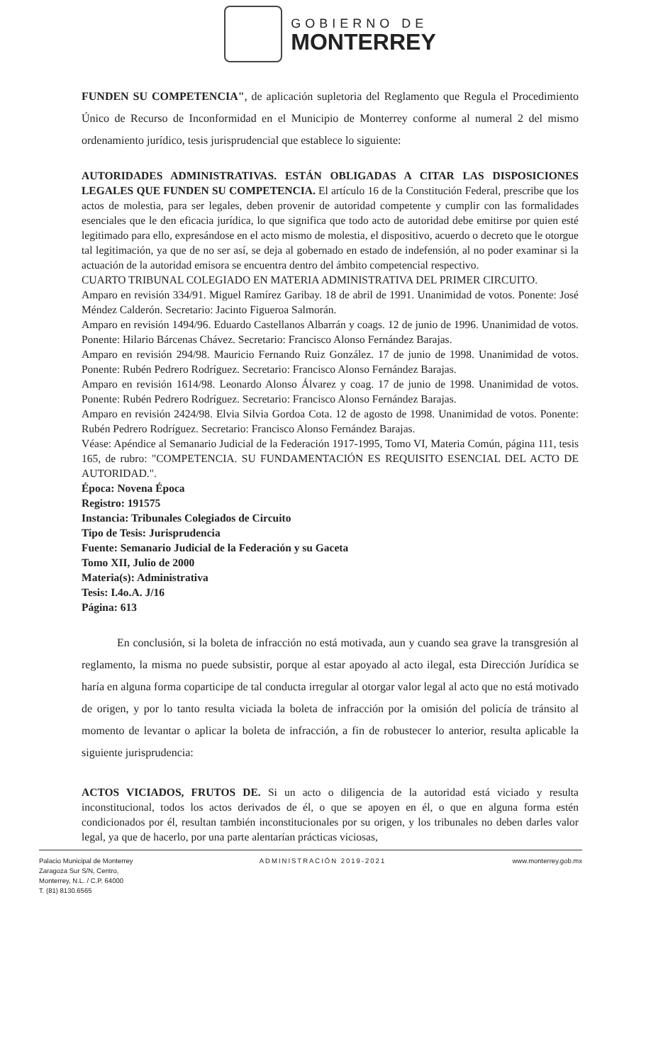GOBIERNO DE
MONTERREY
FUNDEN SU COMPETENCIA", de aplicación supletoria del Reglamento que Regula el Procedimiento Único de Recurso de Inconformidad en el Municipio de Monterrey conforme al numeral 2 del mismo ordenamiento jurídico, tesis jurisprudencial que establece lo siguiente:
AUTORIDADES ADMINISTRATIVAS. ESTÁN OBLIGADAS A CITAR LAS DISPOSICIONES LEGALES QUE FUNDEN SU COMPETENCIA. El artículo 16 de la Constitución Federal, prescribe que los actos de molestia, para ser legales, deben provenir de autoridad competente y cumplir con las formalidades esenciales que le den eficacia jurídica, lo que significa que todo acto de autoridad debe emitirse por quien esté legitimado para ello, expresándose en el acto mismo de molestia, el dispositivo, acuerdo o decreto que le otorgue tal legitimación, ya que de no ser así, se deja al gobernado en estado de indefensión, al no poder examinar si la actuación de la autoridad emisora se encuentra dentro del ámbito competencial respectivo.
CUARTO TRIBUNAL COLEGIADO EN MATERIA ADMINISTRATIVA DEL PRIMER CIRCUITO.
Amparo en revisión 334/91. Miguel Ramírez Garibay. 18 de abril de 1991. Unanimidad de votos. Ponente: José Méndez Calderón. Secretario: Jacinto Figueroa Salmorán.
Amparo en revisión 1494/96. Eduardo Castellanos Albarrán y coags. 12 de junio de 1996. Unanimidad de votos. Ponente: Hilario Bárcenas Chávez. Secretario: Francisco Alonso Fernández Barajas.
Amparo en revisión 294/98. Mauricio Fernando Ruiz González. 17 de junio de 1998. Unanimidad de votos. Ponente: Rubén Pedrero Rodríguez. Secretario: Francisco Alonso Fernández Barajas.
Amparo en revisión 1614/98. Leonardo Alonso Álvarez y coag. 17 de junio de 1998. Unanimidad de votos. Ponente: Rubén Pedrero Rodríguez. Secretario: Francisco Alonso Fernández Barajas.
Amparo en revisión 2424/98. Elvia Silvia Gordoa Cota. 12 de agosto de 1998. Unanimidad de votos. Ponente: Rubén Pedrero Rodríguez. Secretario: Francisco Alonso Fernández Barajas.
Véase: Apéndice al Semanario Judicial de la Federación 1917-1995, Tomo VI, Materia Común, página 111, tesis 165, de rubro: "COMPETENCIA. SU FUNDAMENTACIÓN ES REQUISITO ESENCIAL DEL ACTO DE AUTORIDAD.".
Época: Novena Época
Registro: 191575
Instancia: Tribunales Colegiados de Circuito
Tipo de Tesis: Jurisprudencia
Fuente: Semanario Judicial de la Federación y su Gaceta
Tomo XII, Julio de 2000
Materia(s): Administrativa
Tesis: I.4o.A. J/16
Página: 613
En conclusión, si la boleta de infracción no está motivada, aun y cuando sea grave la transgresión al reglamento, la misma no puede subsistir, porque al estar apoyado al acto ilegal, esta Dirección Jurídica se haría en alguna forma coparticipe de tal conducta irregular al otorgar valor legal al acto que no está motivado de origen, y por lo tanto resulta viciada la boleta de infracción por la omisión del policía de tránsito al momento de levantar o aplicar la boleta de infracción, a fin de robustecer lo anterior, resulta aplicable la siguiente jurisprudencia:
ACTOS VICIADOS, FRUTOS DE. Si un acto o diligencia de la autoridad está viciado y resulta inconstitucional, todos los actos derivados de él, o que se apoyen en él, o que en alguna forma estén condicionados por él, resultan también inconstitucionales por su origen, y los tribunales no deben darles valor legal, ya que de hacerlo, por una parte alentarían prácticas viciosas,
Palacio Municipal de Monterrey
Zaragoza Sur S/N, Centro,
Monterrey, N.L. / C.P. 64000
T. (81) 8130.6565
ADMINISTRACIÓN 2019-2021 www.monterrey.gob.mx